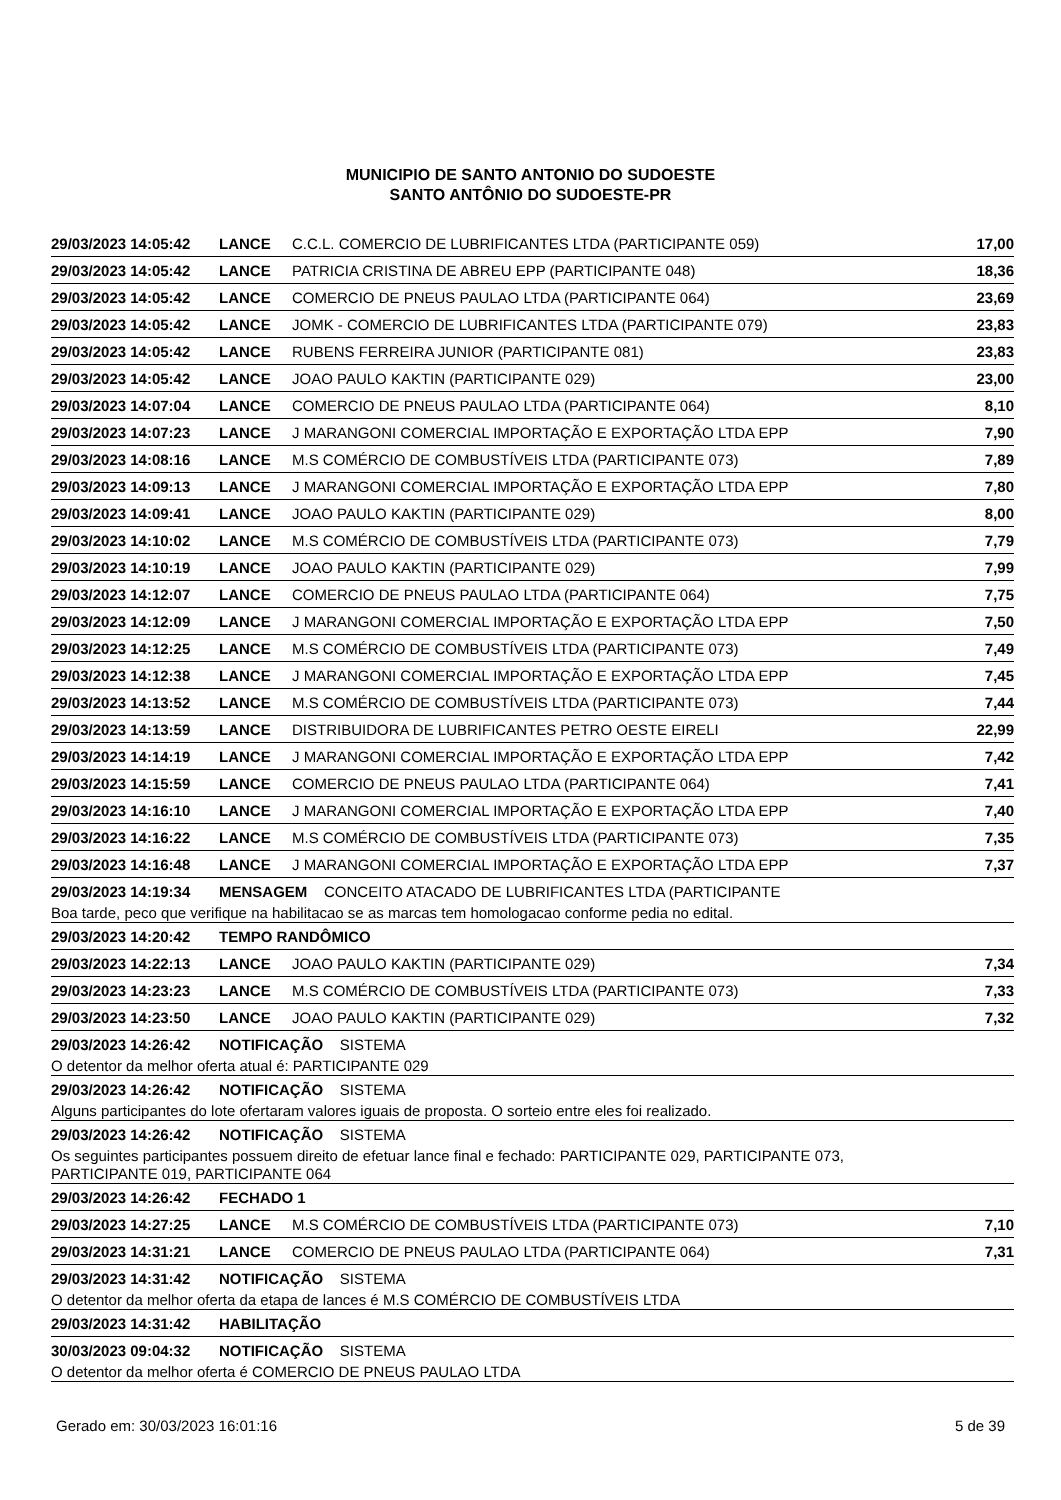MUNICIPIO DE SANTO ANTONIO DO SUDOESTE
SANTO ANTÔNIO DO SUDOESTE-PR
| 29/03/2023 14:05:42 | LANCE | C.C.L. COMERCIO DE LUBRIFICANTES LTDA (PARTICIPANTE 059) | 17,00 |
| 29/03/2023 14:05:42 | LANCE | PATRICIA CRISTINA DE ABREU EPP (PARTICIPANTE 048) | 18,36 |
| 29/03/2023 14:05:42 | LANCE | COMERCIO DE PNEUS PAULAO LTDA (PARTICIPANTE 064) | 23,69 |
| 29/03/2023 14:05:42 | LANCE | JOMK - COMERCIO DE LUBRIFICANTES LTDA (PARTICIPANTE 079) | 23,83 |
| 29/03/2023 14:05:42 | LANCE | RUBENS FERREIRA JUNIOR (PARTICIPANTE 081) | 23,83 |
| 29/03/2023 14:05:42 | LANCE | JOAO PAULO KAKTIN (PARTICIPANTE 029) | 23,00 |
| 29/03/2023 14:07:04 | LANCE | COMERCIO DE PNEUS PAULAO LTDA (PARTICIPANTE 064) | 8,10 |
| 29/03/2023 14:07:23 | LANCE | J MARANGONI COMERCIAL IMPORTAÇÃO E EXPORTAÇÃO LTDA EPP | 7,90 |
| 29/03/2023 14:08:16 | LANCE | M.S COMÉRCIO DE COMBUSTÍVEIS LTDA (PARTICIPANTE 073) | 7,89 |
| 29/03/2023 14:09:13 | LANCE | J MARANGONI COMERCIAL IMPORTAÇÃO E EXPORTAÇÃO LTDA EPP | 7,80 |
| 29/03/2023 14:09:41 | LANCE | JOAO PAULO KAKTIN (PARTICIPANTE 029) | 8,00 |
| 29/03/2023 14:10:02 | LANCE | M.S COMÉRCIO DE COMBUSTÍVEIS LTDA (PARTICIPANTE 073) | 7,79 |
| 29/03/2023 14:10:19 | LANCE | JOAO PAULO KAKTIN (PARTICIPANTE 029) | 7,99 |
| 29/03/2023 14:12:07 | LANCE | COMERCIO DE PNEUS PAULAO LTDA (PARTICIPANTE 064) | 7,75 |
| 29/03/2023 14:12:09 | LANCE | J MARANGONI COMERCIAL IMPORTAÇÃO E EXPORTAÇÃO LTDA EPP | 7,50 |
| 29/03/2023 14:12:25 | LANCE | M.S COMÉRCIO DE COMBUSTÍVEIS LTDA (PARTICIPANTE 073) | 7,49 |
| 29/03/2023 14:12:38 | LANCE | J MARANGONI COMERCIAL IMPORTAÇÃO E EXPORTAÇÃO LTDA EPP | 7,45 |
| 29/03/2023 14:13:52 | LANCE | M.S COMÉRCIO DE COMBUSTÍVEIS LTDA (PARTICIPANTE 073) | 7,44 |
| 29/03/2023 14:13:59 | LANCE | DISTRIBUIDORA DE LUBRIFICANTES PETRO OESTE EIRELI | 22,99 |
| 29/03/2023 14:14:19 | LANCE | J MARANGONI COMERCIAL IMPORTAÇÃO E EXPORTAÇÃO LTDA EPP | 7,42 |
| 29/03/2023 14:15:59 | LANCE | COMERCIO DE PNEUS PAULAO LTDA (PARTICIPANTE 064) | 7,41 |
| 29/03/2023 14:16:10 | LANCE | J MARANGONI COMERCIAL IMPORTAÇÃO E EXPORTAÇÃO LTDA EPP | 7,40 |
| 29/03/2023 14:16:22 | LANCE | M.S COMÉRCIO DE COMBUSTÍVEIS LTDA (PARTICIPANTE 073) | 7,35 |
| 29/03/2023 14:16:48 | LANCE | J MARANGONI COMERCIAL IMPORTAÇÃO E EXPORTAÇÃO LTDA EPP | 7,37 |
| 29/03/2023 14:19:34 | MENSAGEM CONCEITO ATACADO DE LUBRIFICANTES LTDA (PARTICIPANTE | | |
| Boa tarde, peco que verifique na habilitacao se as marcas tem homologacao conforme pedia no edital. | | | |
| 29/03/2023 14:20:42 | TEMPO RANDÔMICO | | |
| 29/03/2023 14:22:13 | LANCE | JOAO PAULO KAKTIN (PARTICIPANTE 029) | 7,34 |
| 29/03/2023 14:23:23 | LANCE | M.S COMÉRCIO DE COMBUSTÍVEIS LTDA (PARTICIPANTE 073) | 7,33 |
| 29/03/2023 14:23:50 | LANCE | JOAO PAULO KAKTIN (PARTICIPANTE 029) | 7,32 |
| 29/03/2023 14:26:42 | NOTIFICAÇÃO SISTEMA | | |
| O detentor da melhor oferta atual é: PARTICIPANTE 029 | | | |
| 29/03/2023 14:26:42 | NOTIFICAÇÃO SISTEMA | | |
| Alguns participantes do lote ofertaram valores iguais de proposta. O sorteio entre eles foi realizado. | | | |
| 29/03/2023 14:26:42 | NOTIFICAÇÃO SISTEMA | | |
| Os seguintes participantes possuem direito de efetuar lance final e fechado: PARTICIPANTE 029, PARTICIPANTE 073, PARTICIPANTE 019, PARTICIPANTE 064 | | | |
| 29/03/2023 14:26:42 | FECHADO 1 | | |
| 29/03/2023 14:27:25 | LANCE | M.S COMÉRCIO DE COMBUSTÍVEIS LTDA (PARTICIPANTE 073) | 7,10 |
| 29/03/2023 14:31:21 | LANCE | COMERCIO DE PNEUS PAULAO LTDA (PARTICIPANTE 064) | 7,31 |
| 29/03/2023 14:31:42 | NOTIFICAÇÃO SISTEMA | | |
| O detentor da melhor oferta da etapa de lances é M.S COMÉRCIO DE COMBUSTÍVEIS LTDA | | | |
| 29/03/2023 14:31:42 | HABILITAÇÃO | | |
| 30/03/2023 09:04:32 | NOTIFICAÇÃO SISTEMA | | |
| O detentor da melhor oferta é COMERCIO DE PNEUS PAULAO LTDA | | | |
Gerado em: 30/03/2023 16:01:16 5 de 39